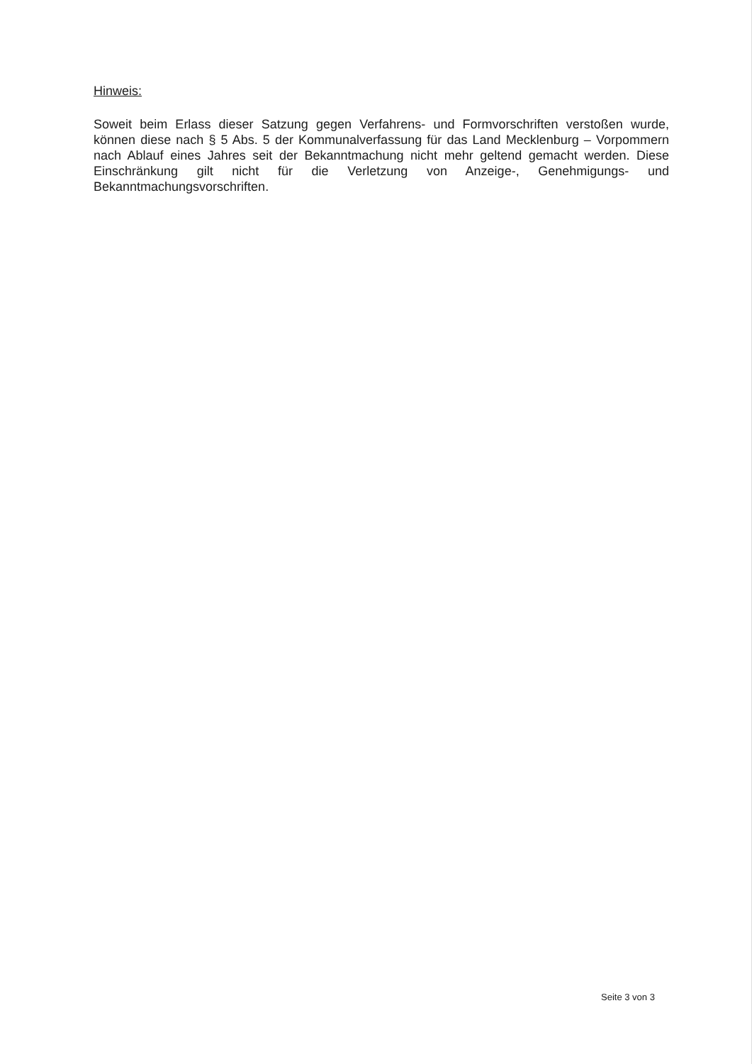Hinweis:
Soweit beim Erlass dieser Satzung gegen Verfahrens- und Formvorschriften verstoßen wurde, können diese nach § 5 Abs. 5 der Kommunalverfassung für das Land Mecklenburg – Vorpommern nach Ablauf eines Jahres seit der Bekanntmachung nicht mehr geltend gemacht werden. Diese Einschränkung gilt nicht für die Verletzung von Anzeige-, Genehmigungs- und Bekanntmachungsvorschriften.
Seite 3 von 3